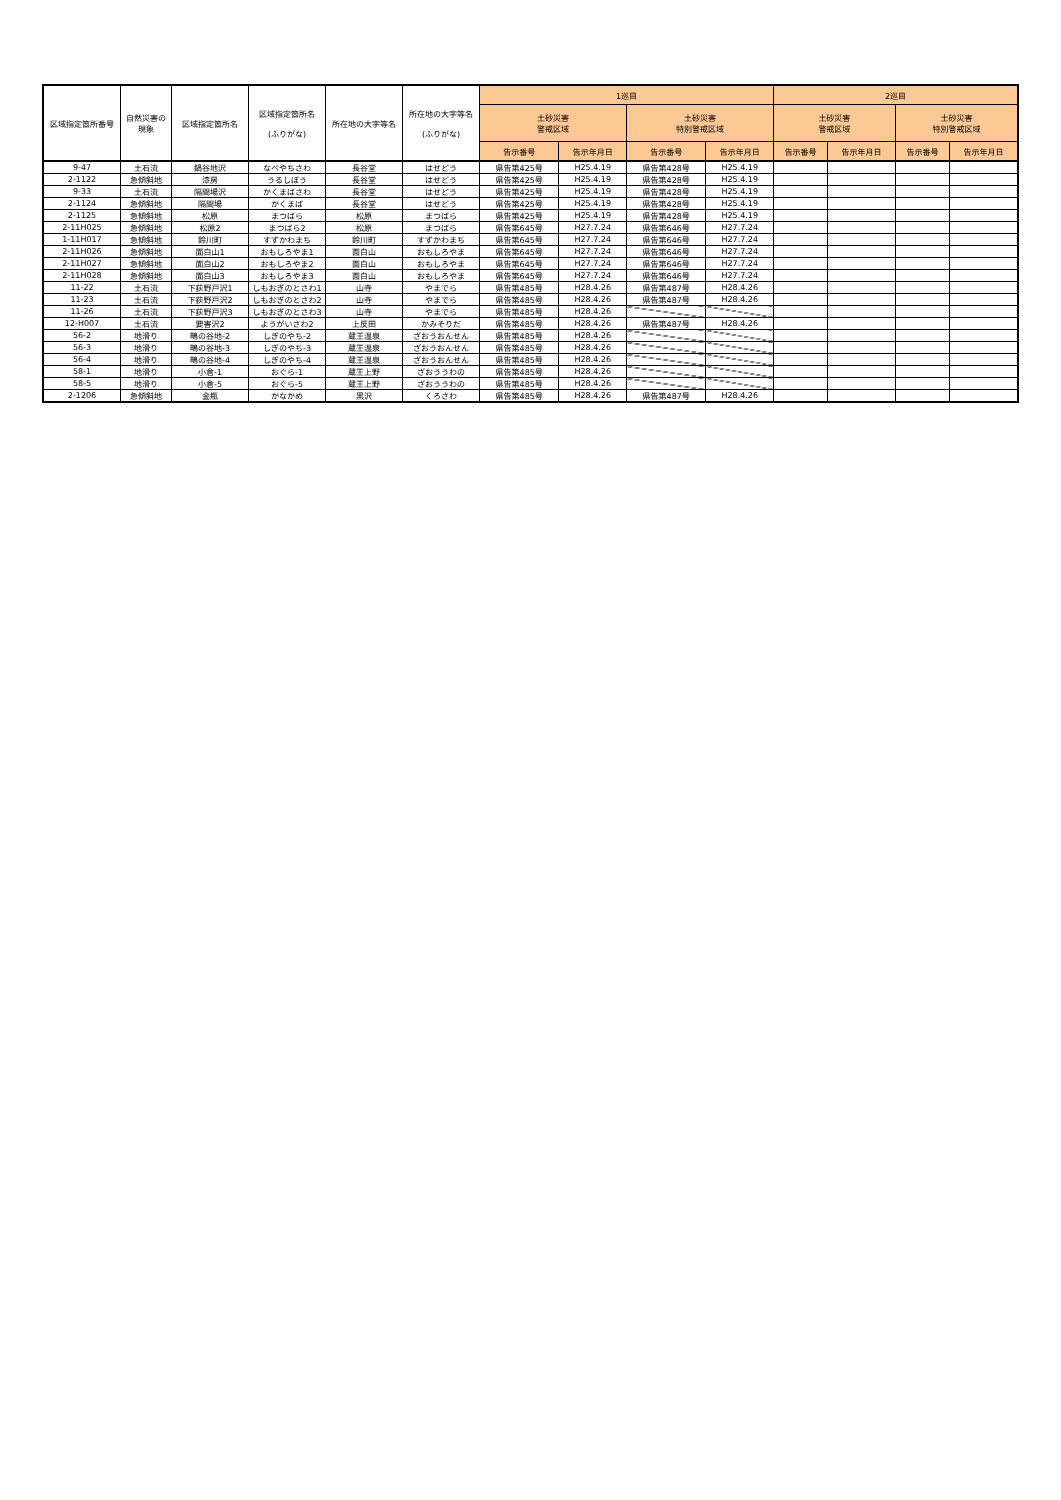| 区域指定箇所番号 | 自然災害の 現象 | 区域指定箇所名 | 区域指定箇所名 (ふりがな) | 所在地の大字等名 | 所在地の大字等名 (ふりがな) | 1巡目 | | | | 2巡目 | | | |
| --- | --- | --- | --- | --- | --- | --- | --- | --- | --- | --- | --- | --- | --- |
| | | | | | | 土砂災害 警戒区域 | | 土砂災害 特別警戒区域 | | 土砂災害 警戒区域 | | 土砂災害 特別警戒区域 | |
| | | | | | | 告示番号 | 告示年月日 | 告示番号 | 告示年月日 | 告示番号 | 告示年月日 | 告示番号 | 告示年月日 |
| 9-47 | 土石流 | 鍋谷地沢 | なべやちさわ | 長谷堂 | はせどう | 県告第425号 | H25.4.19 | 県告第428号 | H25.4.19 | | | | |
| 2-1122 | 急傾斜地 | 漆房 | うるしぼう | 長谷堂 | はせどう | 県告第425号 | H25.4.19 | 県告第428号 | H25.4.19 | | | | |
| 9-33 | 土石流 | 隔間場沢 | かくまばさわ | 長谷堂 | はせどう | 県告第425号 | H25.4.19 | 県告第428号 | H25.4.19 | | | | |
| 2-1124 | 急傾斜地 | 隔間場 | かくまば | 長谷堂 | はせどう | 県告第425号 | H25.4.19 | 県告第428号 | H25.4.19 | | | | |
| 2-1125 | 急傾斜地 | 松原 | まつばら | 松原 | まつばら | 県告第425号 | H25.4.19 | 県告第428号 | H25.4.19 | | | | |
| 2-11H025 | 急傾斜地 | 松原2 | まつばら2 | 松原 | まつばら | 県告第645号 | H27.7.24 | 県告第646号 | H27.7.24 | | | | |
| 1-11H017 | 急傾斜地 | 鈴川町 | すずかわまち | 鈴川町 | すずかわまち | 県告第645号 | H27.7.24 | 県告第646号 | H27.7.24 | | | | |
| 2-11H026 | 急傾斜地 | 面白山1 | おもしろやま1 | 面白山 | おもしろやま | 県告第645号 | H27.7.24 | 県告第646号 | H27.7.24 | | | | |
| 2-11H027 | 急傾斜地 | 面白山2 | おもしろやま2 | 面白山 | おもしろやま | 県告第645号 | H27.7.24 | 県告第646号 | H27.7.24 | | | | |
| 2-11H028 | 急傾斜地 | 面白山3 | おもしろやま3 | 面白山 | おもしろやま | 県告第645号 | H27.7.24 | 県告第646号 | H27.7.24 | | | | |
| 11-22 | 土石流 | 下荻野戸沢1 | しもおぎのとさわ1 | 山寺 | やまでら | 県告第485号 | H28.4.26 | 県告第487号 | H28.4.26 | | | | |
| 11-23 | 土石流 | 下荻野戸沢2 | しもおぎのとさわ2 | 山寺 | やまでら | 県告第485号 | H28.4.26 | 県告第487号 | H28.4.26 | | | | |
| 11-26 | 土石流 | 下荻野戸沢3 | しもおぎのとさわ3 | 山寺 | やまでら | 県告第485号 | H28.4.26 | | | | | | |
| 12-H007 | 土石流 | 要害沢2 | ようがいさわ2 | 上反田 | かみそりだ | 県告第485号 | H28.4.26 | 県告第487号 | H28.4.26 | | | | |
| 56-2 | 地滑り | 鴫の谷地-2 | しぎのやち-2 | 蔵王温泉 | ざおうおんせん | 県告第485号 | H28.4.26 | | | | | | |
| 56-3 | 地滑り | 鴫の谷地-3 | しぎのやち-3 | 蔵王温泉 | ざおうおんせん | 県告第485号 | H28.4.26 | | | | | | |
| 56-4 | 地滑り | 鴫の谷地-4 | しぎのやち-4 | 蔵王温泉 | ざおうおんせん | 県告第485号 | H28.4.26 | | | | | | |
| 58-1 | 地滑り | 小倉-1 | おぐら-1 | 蔵王上野 | ざおううわの | 県告第485号 | H28.4.26 | | | | | | |
| 58-5 | 地滑り | 小倉-5 | おぐら-5 | 蔵王上野 | ざおううわの | 県告第485号 | H28.4.26 | | | | | | |
| 2-1206 | 急傾斜地 | 金瓶 | かなかめ | 黒沢 | くろさわ | 県告第485号 | H28.4.26 | 県告第487号 | H28.4.26 | | | | |